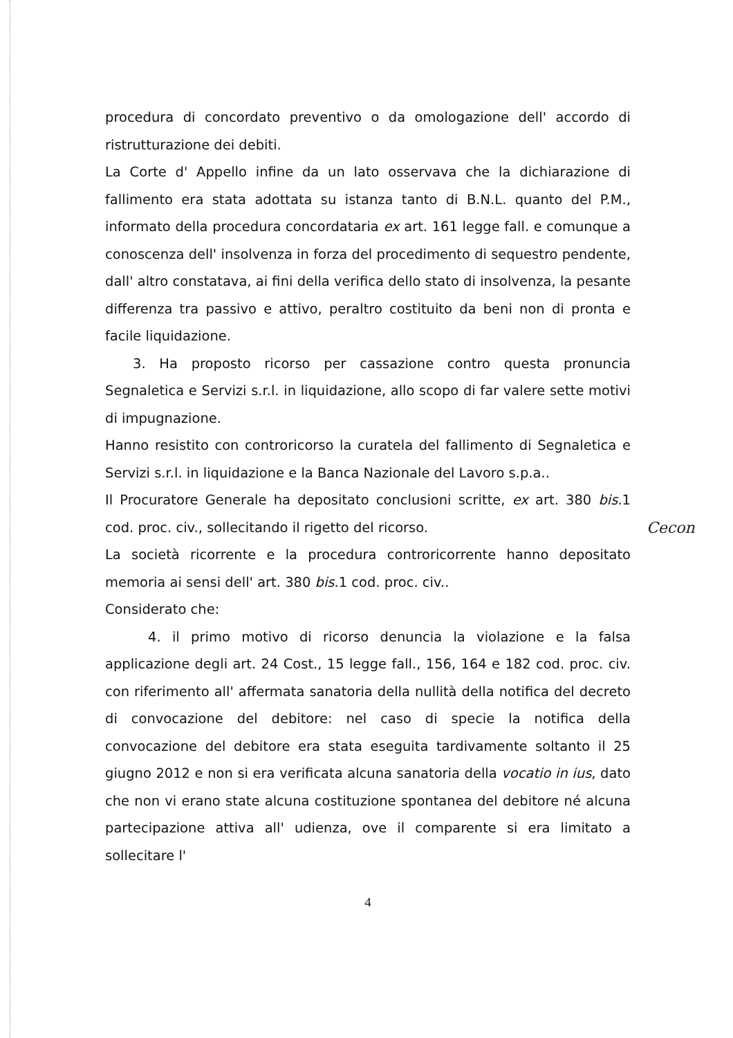procedura di concordato preventivo o da omologazione dell' accordo di ristrutturazione dei debiti.
La Corte d' Appello infine da un lato osservava che la dichiarazione di fallimento era stata adottata su istanza tanto di B.N.L. quanto del P.M., informato della procedura concordataria ex art. 161 legge fall. e comunque a conoscenza dell' insolvenza in forza del procedimento di sequestro pendente, dall' altro constatava, ai fini della verifica dello stato di insolvenza, la pesante differenza tra passivo e attivo, peraltro costituito da beni non di pronta e facile liquidazione.
3. Ha proposto ricorso per cassazione contro questa pronuncia Segnaletica e Servizi s.r.l. in liquidazione, allo scopo di far valere sette motivi di impugnazione.
Hanno resistito con controricorso la curatela del fallimento di Segnaletica e Servizi s.r.l. in liquidazione e la Banca Nazionale del Lavoro s.p.a..
Il Procuratore Generale ha depositato conclusioni scritte, ex art. 380 bis.1 cod. proc. civ., sollecitando il rigetto del ricorso.
La società ricorrente e la procedura controricorrente hanno depositato memoria ai sensi dell' art. 380 bis.1 cod. proc. civ..
Considerato che:
4. il primo motivo di ricorso denuncia la violazione e la falsa applicazione degli art. 24 Cost., 15 legge fall., 156, 164 e 182 cod. proc. civ. con riferimento all' affermata sanatoria della nullità della notifica del decreto di convocazione del debitore: nel caso di specie la notifica della convocazione del debitore era stata eseguita tardivamente soltanto il 25 giugno 2012 e non si era verificata alcuna sanatoria della vocatio in ius, dato che non vi erano state alcuna costituzione spontanea del debitore né alcuna partecipazione attiva all' udienza, ove il comparente si era limitato a sollecitare l'
4
Cecon